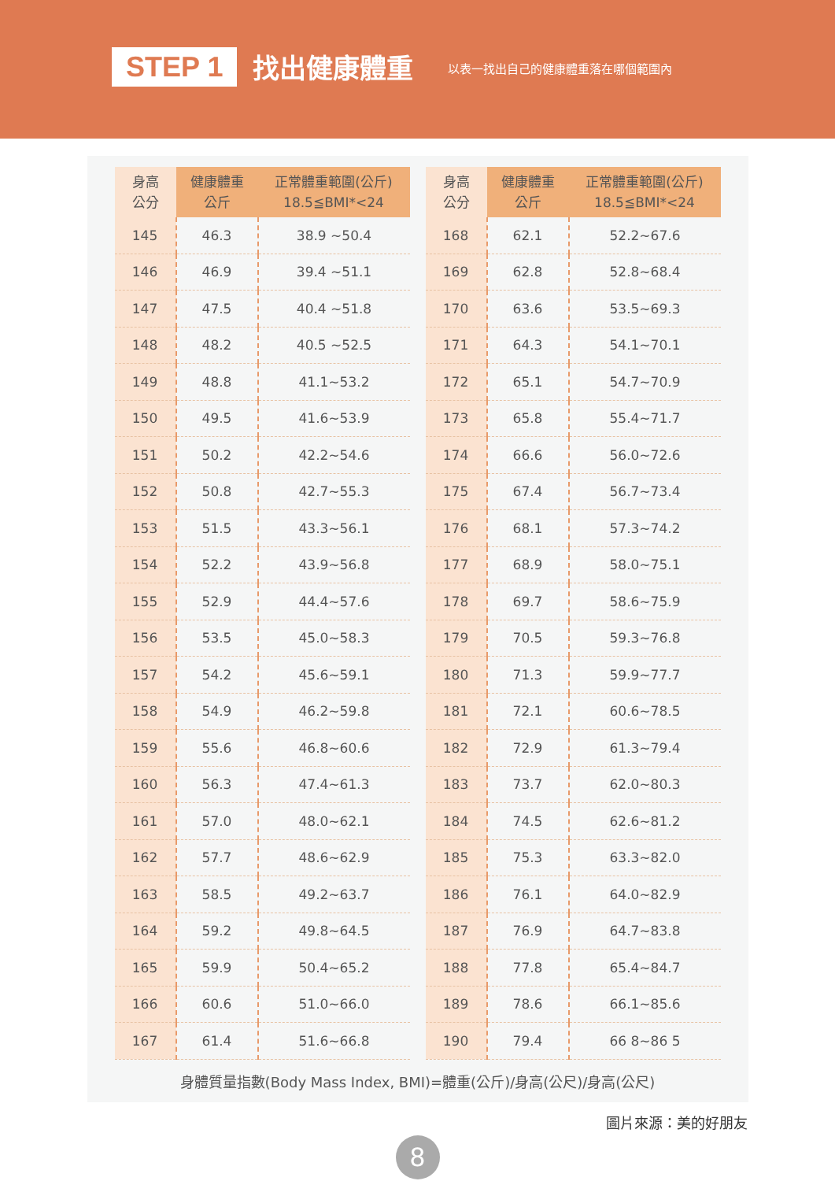STEP 1 找出健康體重 以表一找出自己的健康體重落在哪個範圍內
| 身高 公分 | 健康體重 公斤 | 正常體重範圍(公斤) 18.5≦BMI*<24 |
| --- | --- | --- |
| 145 | 46.3 | 38.9 ~50.4 |
| 146 | 46.9 | 39.4 ~51.1 |
| 147 | 47.5 | 40.4 ~51.8 |
| 148 | 48.2 | 40.5 ~52.5 |
| 149 | 48.8 | 41.1~53.2 |
| 150 | 49.5 | 41.6~53.9 |
| 151 | 50.2 | 42.2~54.6 |
| 152 | 50.8 | 42.7~55.3 |
| 153 | 51.5 | 43.3~56.1 |
| 154 | 52.2 | 43.9~56.8 |
| 155 | 52.9 | 44.4~57.6 |
| 156 | 53.5 | 45.0~58.3 |
| 157 | 54.2 | 45.6~59.1 |
| 158 | 54.9 | 46.2~59.8 |
| 159 | 55.6 | 46.8~60.6 |
| 160 | 56.3 | 47.4~61.3 |
| 161 | 57.0 | 48.0~62.1 |
| 162 | 57.7 | 48.6~62.9 |
| 163 | 58.5 | 49.2~63.7 |
| 164 | 59.2 | 49.8~64.5 |
| 165 | 59.9 | 50.4~65.2 |
| 166 | 60.6 | 51.0~66.0 |
| 167 | 61.4 | 51.6~66.8 |
| 身高 公分 | 健康體重 公斤 | 正常體重範圍(公斤) 18.5≦BMI*<24 |
| --- | --- | --- |
| 168 | 62.1 | 52.2~67.6 |
| 169 | 62.8 | 52.8~68.4 |
| 170 | 63.6 | 53.5~69.3 |
| 171 | 64.3 | 54.1~70.1 |
| 172 | 65.1 | 54.7~70.9 |
| 173 | 65.8 | 55.4~71.7 |
| 174 | 66.6 | 56.0~72.6 |
| 175 | 67.4 | 56.7~73.4 |
| 176 | 68.1 | 57.3~74.2 |
| 177 | 68.9 | 58.0~75.1 |
| 178 | 69.7 | 58.6~75.9 |
| 179 | 70.5 | 59.3~76.8 |
| 180 | 71.3 | 59.9~77.7 |
| 181 | 72.1 | 60.6~78.5 |
| 182 | 72.9 | 61.3~79.4 |
| 183 | 73.7 | 62.0~80.3 |
| 184 | 74.5 | 62.6~81.2 |
| 185 | 75.3 | 63.3~82.0 |
| 186 | 76.1 | 64.0~82.9 |
| 187 | 76.9 | 64.7~83.8 |
| 188 | 77.8 | 65.4~84.7 |
| 189 | 78.6 | 66.1~85.6 |
| 190 | 79.4 | 66 8~86 5 |
身體質量指數(Body Mass Index, BMI)=體重(公斤)/身高(公尺)/身高(公尺)
圖片來源：美的好朋友
8